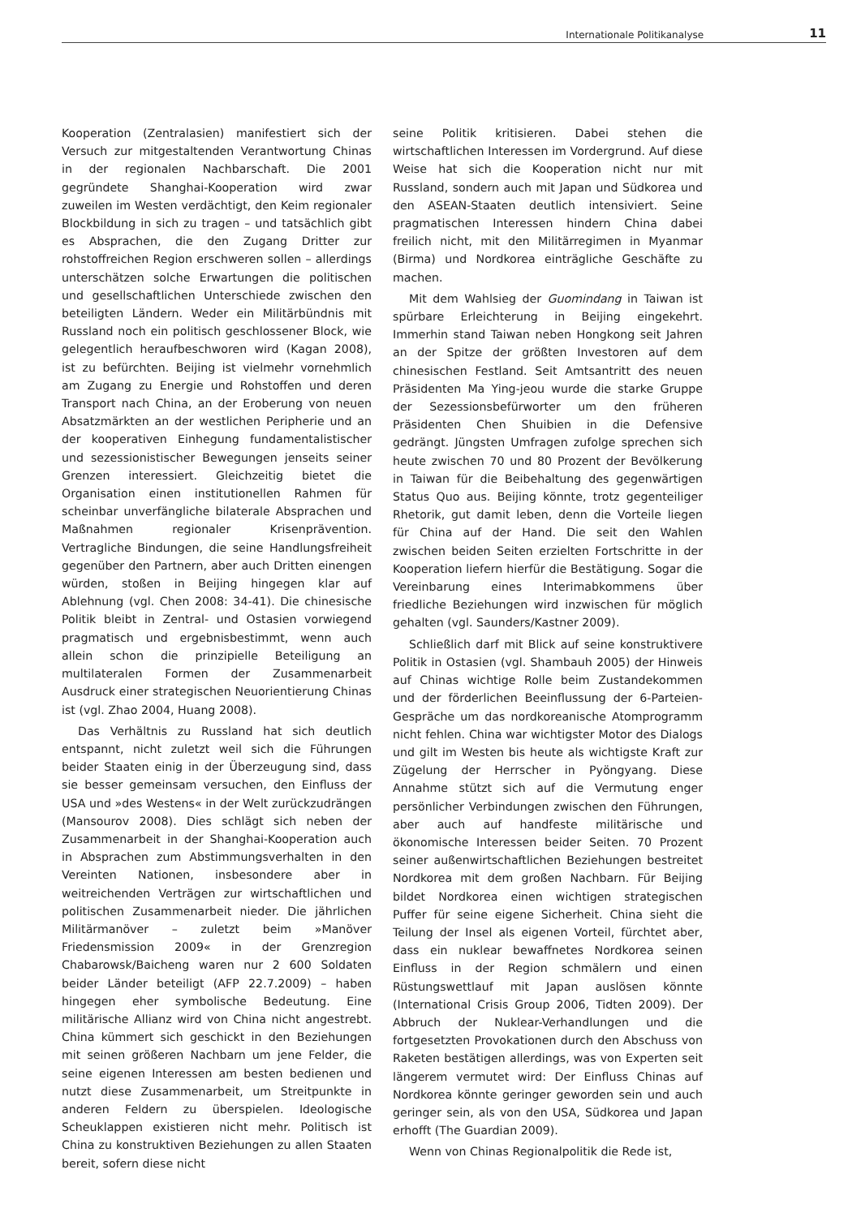Internationale Politikanalyse 11
Kooperation (Zentralasien) manifestiert sich der Versuch zur mitgestaltenden Verantwortung Chinas in der regionalen Nachbarschaft. Die 2001 gegründete Shanghai-Kooperation wird zwar zuweilen im Westen verdächtigt, den Keim regionaler Blockbildung in sich zu tragen – und tatsächlich gibt es Absprachen, die den Zugang Dritter zur rohstoffreichen Region erschweren sollen – allerdings unterschätzen solche Erwartungen die politischen und gesellschaftlichen Unterschiede zwischen den beteiligten Ländern. Weder ein Militärbündnis mit Russland noch ein politisch geschlossener Block, wie gelegentlich heraufbeschworen wird (Kagan 2008), ist zu befürchten. Beijing ist vielmehr vornehmlich am Zugang zu Energie und Rohstoffen und deren Transport nach China, an der Eroberung von neuen Absatzmärkten an der westlichen Peripherie und an der kooperativen Einhegung fundamentalistischer und sezessionistischer Bewegungen jenseits seiner Grenzen interessiert. Gleichzeitig bietet die Organisation einen institutionellen Rahmen für scheinbar unverfängliche bilaterale Absprachen und Maßnahmen regionaler Krisenprävention. Vertragliche Bindungen, die seine Handlungsfreiheit gegenüber den Partnern, aber auch Dritten einengen würden, stoßen in Beijing hingegen klar auf Ablehnung (vgl. Chen 2008: 34-41). Die chinesische Politik bleibt in Zentral- und Ostasien vorwiegend pragmatisch und ergebnisbestimmt, wenn auch allein schon die prinzipielle Beteiligung an multilateralen Formen der Zusammenarbeit Ausdruck einer strategischen Neuorientierung Chinas ist (vgl. Zhao 2004, Huang 2008).
Das Verhältnis zu Russland hat sich deutlich entspannt, nicht zuletzt weil sich die Führungen beider Staaten einig in der Überzeugung sind, dass sie besser gemeinsam versuchen, den Einfluss der USA und »des Westens« in der Welt zurückzudrängen (Mansourov 2008). Dies schlägt sich neben der Zusammenarbeit in der Shanghai-Kooperation auch in Absprachen zum Abstimmungsverhalten in den Vereinten Nationen, insbesondere aber in weitreichenden Verträgen zur wirtschaftlichen und politischen Zusammenarbeit nieder. Die jährlichen Militärmanöver – zuletzt beim »Manöver Friedensmission 2009« in der Grenzregion Chabarowsk/Baicheng waren nur 2 600 Soldaten beider Länder beteiligt (AFP 22.7.2009) – haben hingegen eher symbolische Bedeutung. Eine militärische Allianz wird von China nicht angestrebt. China kümmert sich geschickt in den Beziehungen mit seinen größeren Nachbarn um jene Felder, die seine eigenen Interessen am besten bedienen und nutzt diese Zusammenarbeit, um Streitpunkte in anderen Feldern zu überspielen. Ideologische Scheuklappen existieren nicht mehr. Politisch ist China zu konstruktiven Beziehungen zu allen Staaten bereit, sofern diese nicht
seine Politik kritisieren. Dabei stehen die wirtschaftlichen Interessen im Vordergrund. Auf diese Weise hat sich die Kooperation nicht nur mit Russland, sondern auch mit Japan und Südkorea und den ASEAN-Staaten deutlich intensiviert. Seine pragmatischen Interessen hindern China dabei freilich nicht, mit den Militärregimen in Myanmar (Birma) und Nordkorea einträgliche Geschäfte zu machen.
Mit dem Wahlsieg der Guomindang in Taiwan ist spürbare Erleichterung in Beijing eingekehrt. Immerhin stand Taiwan neben Hongkong seit Jahren an der Spitze der größten Investoren auf dem chinesischen Festland. Seit Amtsantritt des neuen Präsidenten Ma Ying-jeou wurde die starke Gruppe der Sezessionsbefürworter um den früheren Präsidenten Chen Shuibien in die Defensive gedrängt. Jüngsten Umfragen zufolge sprechen sich heute zwischen 70 und 80 Prozent der Bevölkerung in Taiwan für die Beibehaltung des gegenwärtigen Status Quo aus. Beijing könnte, trotz gegenteiliger Rhetorik, gut damit leben, denn die Vorteile liegen für China auf der Hand. Die seit den Wahlen zwischen beiden Seiten erzielten Fortschritte in der Kooperation liefern hierfür die Bestätigung. Sogar die Vereinbarung eines Interimabkommens über friedliche Beziehungen wird inzwischen für möglich gehalten (vgl. Saunders/Kastner 2009).
Schließlich darf mit Blick auf seine konstruktivere Politik in Ostasien (vgl. Shambauh 2005) der Hinweis auf Chinas wichtige Rolle beim Zustandekommen und der förderlichen Beeinflussung der 6-Parteien-Gespräche um das nordkoreanische Atomprogramm nicht fehlen. China war wichtigster Motor des Dialogs und gilt im Westen bis heute als wichtigste Kraft zur Zügelung der Herrscher in Pyöngyang. Diese Annahme stützt sich auf die Vermutung enger persönlicher Verbindungen zwischen den Führungen, aber auch auf handfeste militärische und ökonomische Interessen beider Seiten. 70 Prozent seiner außenwirtschaftlichen Beziehungen bestreitet Nordkorea mit dem großen Nachbarn. Für Beijing bildet Nordkorea einen wichtigen strategischen Puffer für seine eigene Sicherheit. China sieht die Teilung der Insel als eigenen Vorteil, fürchtet aber, dass ein nuklear bewaffnetes Nordkorea seinen Einfluss in der Region schmälern und einen Rüstungswettlauf mit Japan auslösen könnte (International Crisis Group 2006, Tidten 2009). Der Abbruch der Nuklear-Verhandlungen und die fortgesetzten Provokationen durch den Abschuss von Raketen bestätigen allerdings, was von Experten seit längerem vermutet wird: Der Einfluss Chinas auf Nordkorea könnte geringer geworden sein und auch geringer sein, als von den USA, Südkorea und Japan erhofft (The Guardian 2009).
Wenn von Chinas Regionalpolitik die Rede ist,